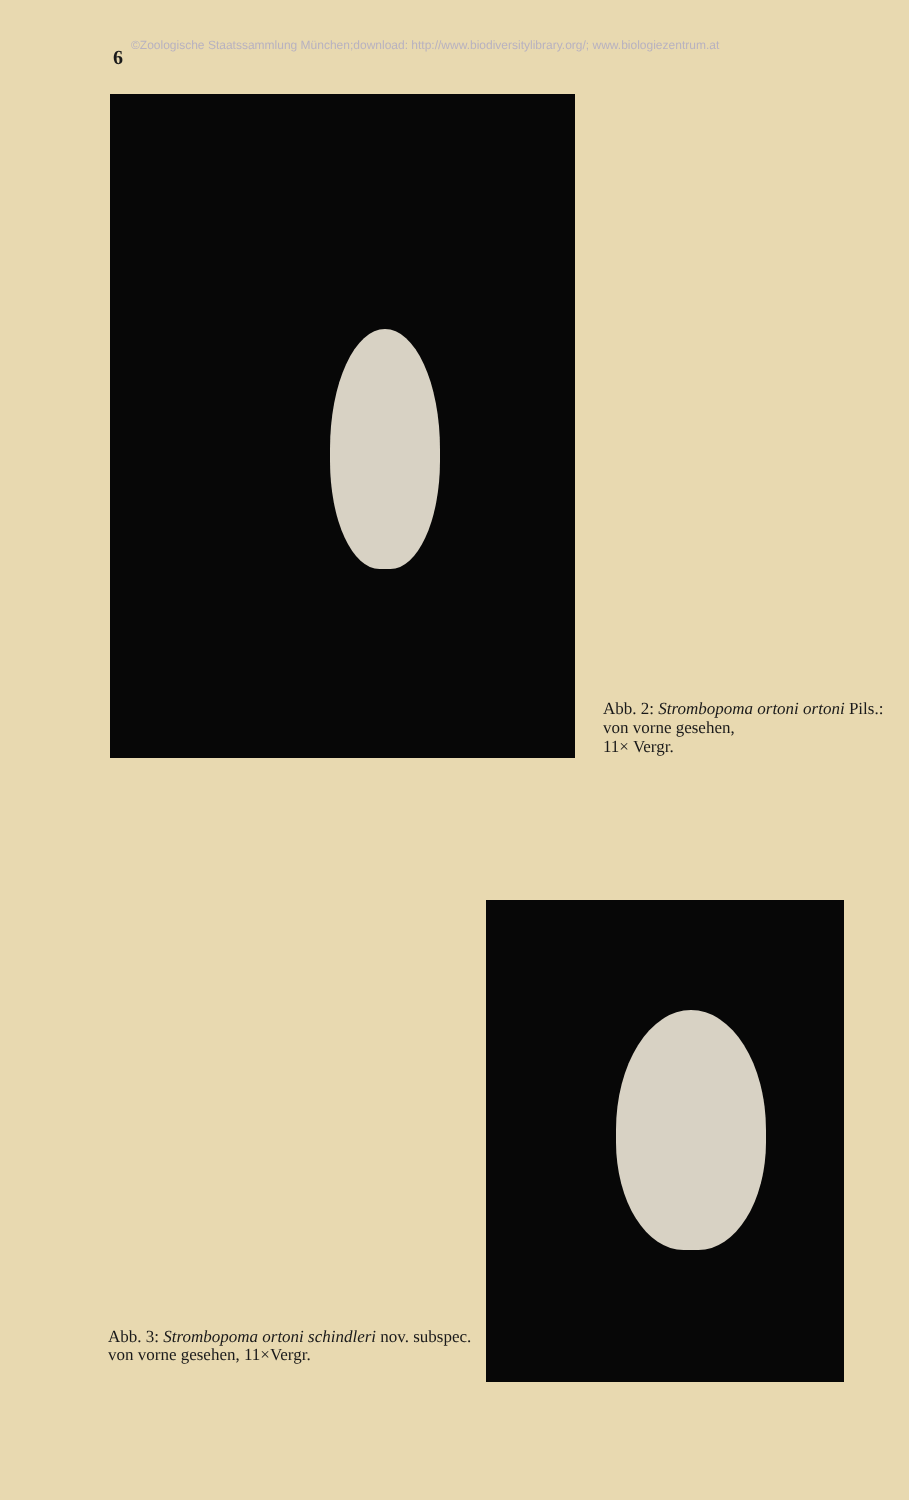6 ©Zoologische Staatssammlung München;download: http://www.biodiversitylibrary.org/; www.biologiezentrum.at
Abb. 2: Strombopoma ortoni ortoni Pils.:
von vorne gesehen,
11× Vergr.
Abb. 3: Strombopoma ortoni schindleri nov. subspec. von vorne gesehen, 11×Vergr.